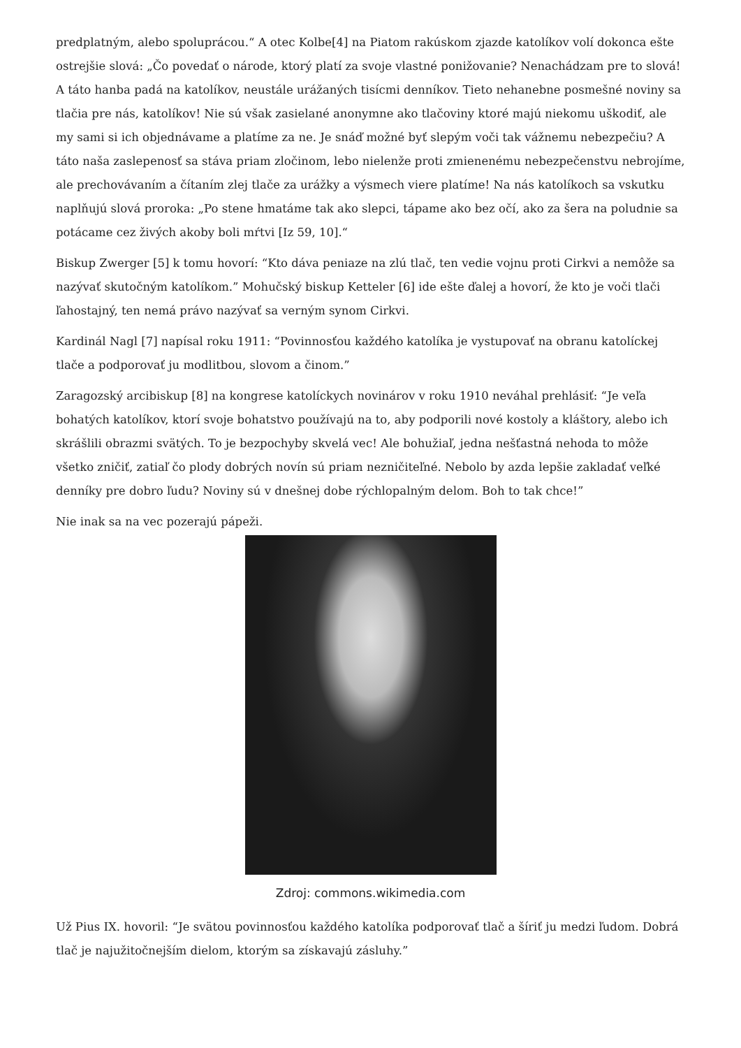predplatným, alebo spoluprácou.“ A otec Kolbe[4] na Piatom rakúskom zjazde katolíkov volí dokonca ešte ostrejšie slová: „Čo povedať o národe, ktorý platí za svoje vlastné ponižovanie? Nenachádzam pre to slová! A táto hanba padá na katolíkov, neustále urážaných tisícmi denníkov. Tieto nehanebne posmešné noviny sa tlačia pre nás, katolíkov! Nie sú však zasielané anonymne ako tlačoviny ktoré majú niekomu uškodiť, ale my sami si ich objednávame a platíme za ne. Je snáď možné byť slepým voči tak vážnemu nebezpečiu? A táto naša zaslepenosť sa stáva priam zločinom, lebo nielenže proti zmienenému nebezpečenstvu nebrojíme, ale prechovávaním a čítaním zlej tlače za urážky a výsmech viere platíme! Na nás katolíkoch sa vskutku naplňujú slová proroka: „Po stene hmatáme tak ako slepci, tápame ako bez očí, ako za šera na poludnie sa potácame cez živých akoby boli mŕtvi [Iz 59, 10].“
Biskup Zwerger [5] k tomu hovorí: “Kto dáva peniaze na zlú tlač, ten vedie vojnu proti Cirkvi a nemôže sa nazývať skutočným katolíkom.” Mohučský biskup Ketteler [6] ide ešte ďalej a hovorí, že kto je voči tlači ľahostajný, ten nemá právo nazývať sa verným synom Cirkvi.
Kardinál Nagl [7] napísal roku 1911: “Povinnosťou každého katolíka je vystupovať na obranu katolíckej tlače a podporovať ju modlitbou, slovom a činom.”
Zaragozský arcibiskup [8] na kongrese katolíckych novinárov v roku 1910 neváhal prehlásiť: “Je veľa bohatých katolíkov, ktorí svoje bohatstvo používajú na to, aby podporili nové kostoly a kláštory, alebo ich skrášlili obrazmi svätých. To je bezpochyby skvelá vec! Ale bohužiaľ, jedna nešťastná nehoda to môže všetko zničiť, zatiaľ čo plody dobrých novín sú priam nezničiteľné. Nebolo by azda lepšie zakladať veľké denníky pre dobro ľudu? Noviny sú v dnešnej dobe rýchlopalným delom. Boh to tak chce!”
Nie inak sa na vec pozerajú pápeži.
Zdroj: commons.wikimedia.com
Už Pius IX. hovoril: “Je svätou povinnosťou každého katolíka podporovať tlač a šíriť ju medzi ľudom. Dobrá tlač je najužitočnejším dielom, ktorým sa získavajú zásluhy.”